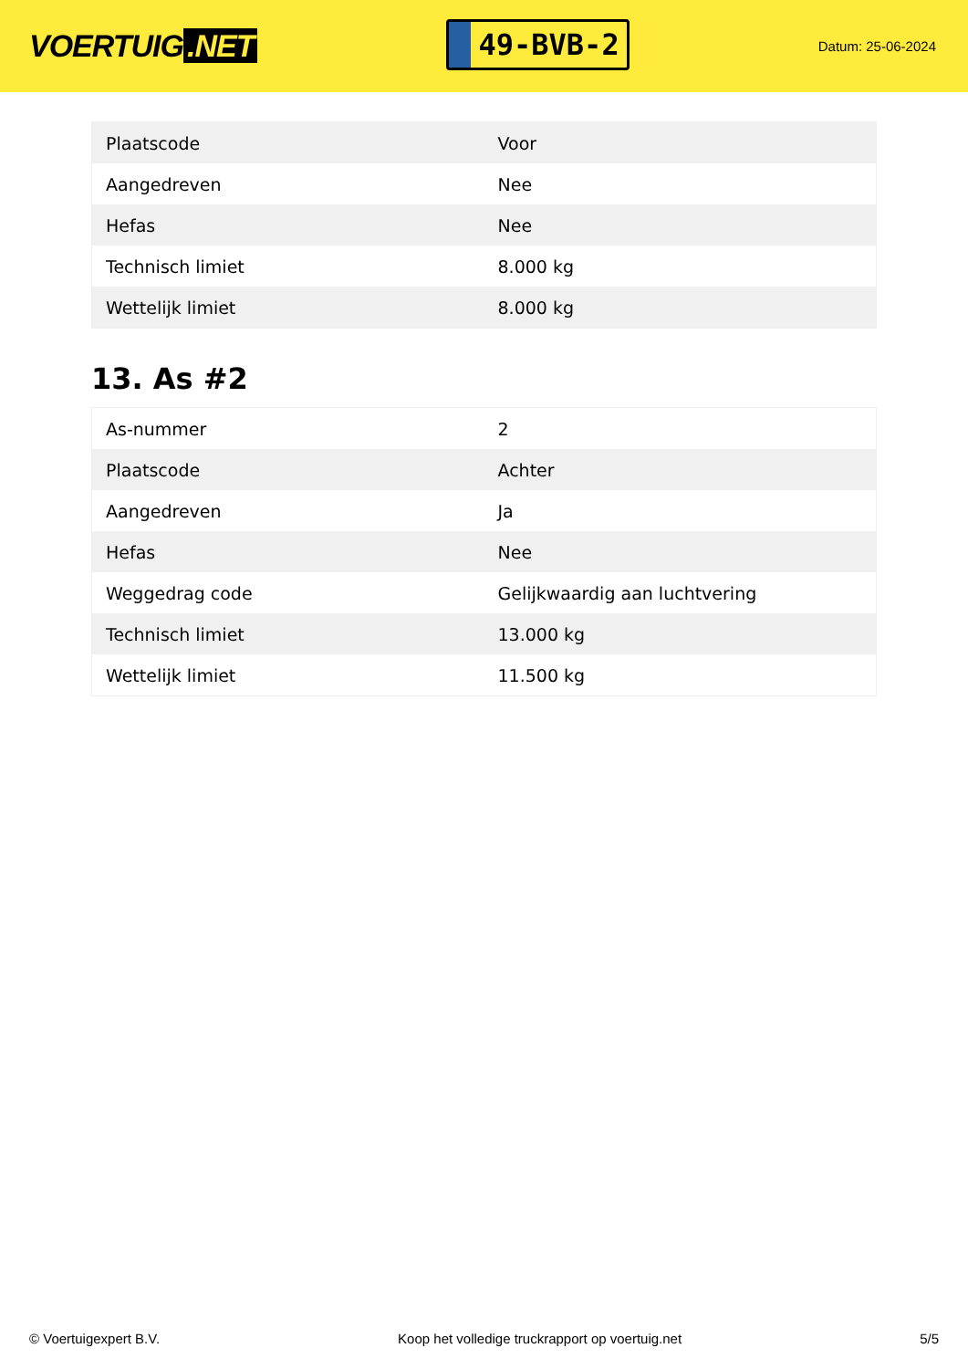VOERTUIG.NET
49-BVB-2
Datum: 25-06-2024
| Plaatscode | Voor |
| Aangedreven | Nee |
| Hefas | Nee |
| Technisch limiet | 8.000 kg |
| Wettelijk limiet | 8.000 kg |
13. As #2
| As-nummer | 2 |
| Plaatscode | Achter |
| Aangedreven | Ja |
| Hefas | Nee |
| Weggedrag code | Gelijkwaardig aan luchtvering |
| Technisch limiet | 13.000 kg |
| Wettelijk limiet | 11.500 kg |
© Voertuigexpert B.V. Koop het volledige truckrapport op voertuig.net 5/5